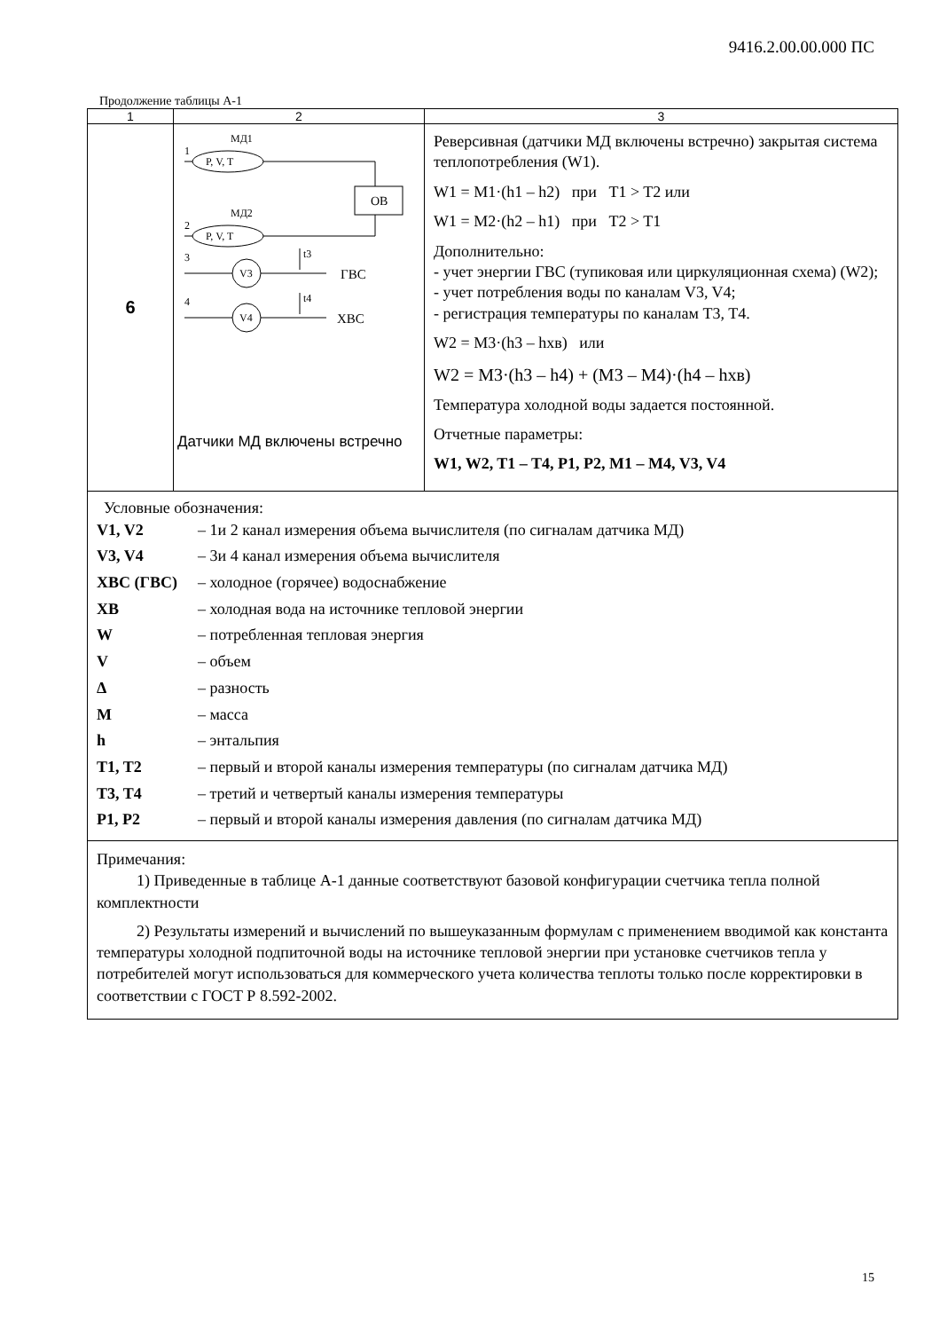9416.2.00.00.000 ПС
Продолжение таблицы А-1
| 1 | 2 | 3 |
| 6 | МД1 1 P, V, T ОВ МД2 2 P, V, T 3 V3 ГВС t3 4 V4 ХВС t4 Датчики МД включены встречно | Реверсивная (датчики МД включены встречно) закрытая система теплопотребления (W1). W1 = M1·(h1 – h2) при T1 > T2 или W1 = M2·(h2 – h1) при T2 > T1 Дополнительно: - учет энергии ГВС (тупиковая или циркуляционная схема) (W2); - учет потребления воды по каналам V3, V4; - регистрация температуры по каналам T3, T4. W2 = M3·(h3 – hхв) или W2 = M3·(h3 – h4) + (M3 – M4)·(h4 – hхв) Температура холодной воды задается постоянной. Отчетные параметры: W1, W2, T1 – T4, P1, P2, M1 – M4, V3, V4 |
| Условные обозначения: V1, V2 – 1и 2 канал измерения объема вычислителя (по сигналам датчика МД) V3, V4 – 3и 4 канал измерения объема вычислителя ХВС (ГВС) – холодное (горячее) водоснабжение ХВ – холодная вода на источнике тепловой энергии W – потребленная тепловая энергия V – объем Δ – разность M – масса h – энтальпия T1, T2 – первый и второй каналы измерения температуры (по сигналам датчика МД) T3, T4 – третий и четвертый каналы измерения температуры P1, P2 – первый и второй каналы измерения давления (по сигналам датчика МД) | | |
| Примечания: 1) Приведенные в таблице А-1 данные соответствуют базовой конфигурации счетчика тепла полной комплектности 2) Результаты измерений и вычислений по вышеуказанным формулам с применением вводимой как константа температуры холодной подпиточной воды на источнике тепловой энергии при установке счетчиков тепла у потребителей могут использоваться для коммерческого учета количества теплоты только после корректировки в соответствии с ГОСТ Р 8.592-2002. | | |
15